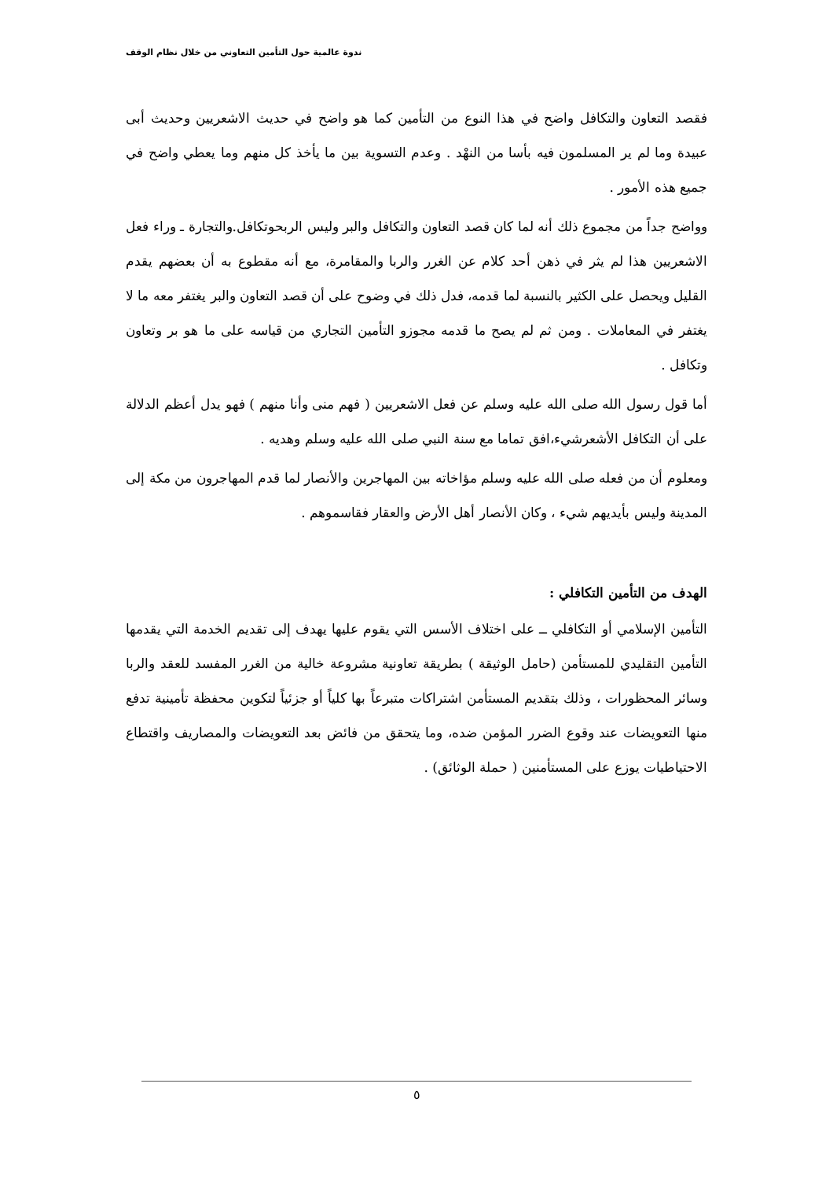ندوة عالمية حول التأمين التعاوني من خلال نظام الوقف
فقصد التعاون والتكافل واضح في هذا النوع من التأمين كما هو واضح في حديث الاشعريين وحديث أبى عبيدة وما لم ير المسلمون فيه بأسا من النهْد . وعدم التسوية بين ما يأخذ كل منهم وما يعطي واضح في جميع هذه الأمور .
وواضح جداً من مجموع ذلك أنه لما كان قصد التعاون والتكافل والبر وليس الربحوتكافل.والتجارة ـ وراء فعل الاشعريين هذا لم يثر في ذهن أحد كلام عن الغرر والربا والمقامرة، مع أنه مقطوع به أن بعضهم يقدم القليل ويحصل على الكثير بالنسبة لما قدمه، فدل ذلك في وضوح على أن قصد التعاون والبر يغتفر معه ما لا يغتفر في المعاملات . ومن ثم لم يصح ما قدمه مجوزو التأمين التجاري من قياسه على ما هو بر وتعاون وتكافل .
أما قول رسول الله صلى الله عليه وسلم عن فعل الاشعريين ( فهم منى وأنا منهم ) فهو يدل أعظم الدلالة على أن التكافل الأشعرشيء،افق تماما مع سنة النبي صلى الله عليه وسلم وهديه .
ومعلوم أن من فعله صلى الله عليه وسلم مؤاخاته بين المهاجرين والأنصار لما قدم المهاجرون من مكة إلى المدينة وليس بأيديهم شيء ، وكان الأنصار أهل الأرض والعقار فقاسموهم .
الهدف من التأمين التكافلي :
التأمين الإسلامي أو التكافلي ــ على اختلاف الأسس التي يقوم عليها يهدف إلى تقديم الخدمة التي يقدمها التأمين التقليدي للمستأمن (حامل الوثيقة ) بطريقة تعاونية مشروعة خالية من الغرر المفسد للعقد والربا وسائر المحظورات ، وذلك بتقديم المستأمن اشتراكات متبرعاً بها كلياً أو جزئياً لتكوين محفظة تأمينية تدفع منها التعويضات عند وقوع الضرر المؤمن ضده، وما يتحقق من فائض بعد التعويضات والمصاريف واقتطاع الاحتياطيات يوزع على المستأمنين ( حملة الوثائق) .
٥